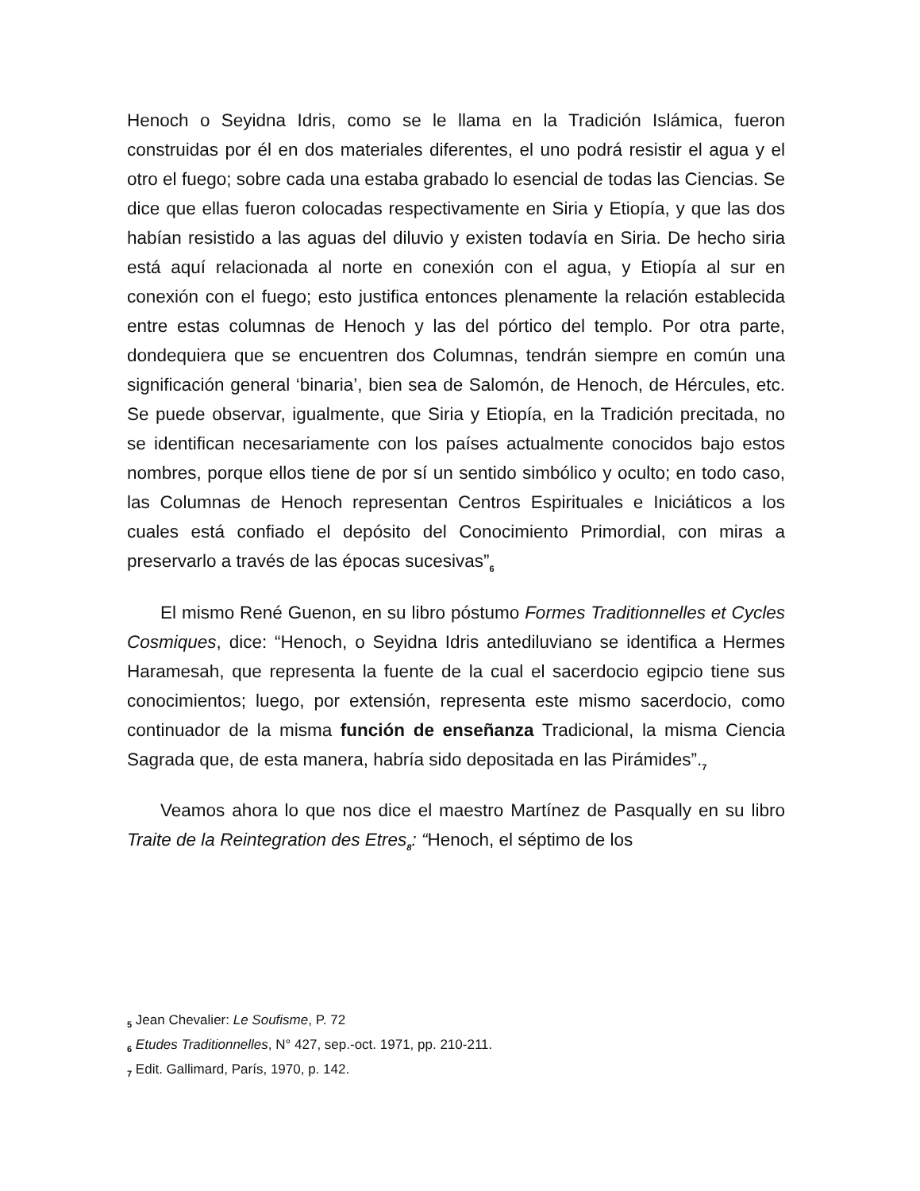Henoch o Seyidna Idris, como se le llama en la Tradición Islámica, fueron construidas por él en dos materiales diferentes, el uno podrá resistir el agua y el otro el fuego; sobre cada una estaba grabado lo esencial de todas las Ciencias. Se dice que ellas fueron colocadas respectivamente en Siria y Etiopía, y que las dos habían resistido a las aguas del diluvio y existen todavía en Siria. De hecho siria está aquí relacionada al norte en conexión con el agua, y Etiopía al sur en conexión con el fuego; esto justifica entonces plenamente la relación establecida entre estas columnas de Henoch y las del pórtico del templo. Por otra parte, dondequiera que se encuentren dos Columnas, tendrán siempre en común una significación general ‘binaria’, bien sea de Salomón, de Henoch, de Hércules, etc. Se puede observar, igualmente, que Siria y Etiopía, en la Tradición precitada, no se identifican necesariamente con los países actualmente conocidos bajo estos nombres, porque ellos tiene de por sí un sentido simbólico y oculto; en todo caso, las Columnas de Henoch representan Centros Espirituales e Iniciáticos a los cuales está confiado el depósito del Conocimiento Primordial, con miras a preservarlo a través de las épocas sucesivas”<sub>6</sub>
El mismo René Guenon, en su libro póstumo Formes Traditionnelles et Cycles Cosmiques, dice: “Henoch, o Seyidna Idris antediluviano se identifica a Hermes Haramesah, que representa la fuente de la cual el sacerdocio egipcio tiene sus conocimientos; luego, por extensión, representa este mismo sacerdocio, como continuador de la misma función de enseñanza Tradicional, la misma Ciencia Sagrada que, de esta manera, habría sido depositada en las Pirámides”.<sub>7</sub>
Veamos ahora lo que nos dice el maestro Martínez de Pasqually en su libro Traite de la Reintegration des Etres<sub>8</sub>: “Henoch, el séptimo de los
<sub>5</sub> Jean Chevalier: Le Soufisme, P. 72
<sub>6</sub> Etudes Traditionnelles, N° 427, sep.-oct. 1971, pp. 210-211.
<sub>7</sub> Edit. Gallimard, París, 1970, p. 142.